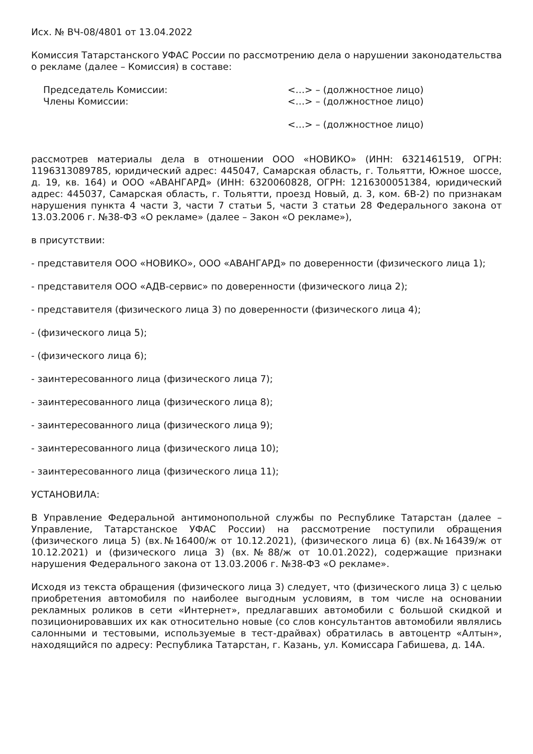Исх. № ВЧ-08/4801 от 13.04.2022
Комиссия Татарстанского УФАС России по рассмотрению дела о нарушении законодательства о рекламе (далее – Комиссия) в составе:
Председатель Комиссии: <…> – (должностное лицо)
Члены Комиссии: <…> – (должностное лицо)
<…> – (должностное лицо)
рассмотрев материалы дела в отношении ООО «НОВИКО» (ИНН: 6321461519, ОГРН: 1196313089785, юридический адрес: 445047, Самарская область, г. Тольятти, Южное шоссе, д. 19, кв. 164) и ООО «АВАНГАРД» (ИНН: 6320060828, ОГРН: 1216300051384, юридический адрес: 445037, Самарская область, г. Тольятти, проезд Новый, д. 3, ком. 6В-2) по признакам нарушения пункта 4 части 3, части 7 статьи 5, части 3 статьи 28 Федерального закона от 13.03.2006 г. №38-ФЗ «О рекламе» (далее – Закон «О рекламе»),
в присутствии:
- представителя ООО «НОВИКО», ООО «АВАНГАРД» по доверенности (физического лица 1);
- представителя ООО «АДВ-сервис» по доверенности (физического лица 2);
- представителя (физического лица 3) по доверенности (физического лица 4);
- (физического лица 5);
- (физического лица 6);
- заинтересованного лица (физического лица 7);
- заинтересованного лица (физического лица 8);
- заинтересованного лица (физического лица 9);
- заинтересованного лица (физического лица 10);
- заинтересованного лица (физического лица 11);
УСТАНОВИЛА:
В Управление Федеральной антимонопольной службы по Республике Татарстан (далее – Управление, Татарстанское УФАС России) на рассмотрение поступили обращения (физического лица 5) (вх.№16400/ж от 10.12.2021), (физического лица 6) (вх.№16439/ж от 10.12.2021) и (физического лица 3) (вх.№88/ж от 10.01.2022), содержащие признаки нарушения Федерального закона от 13.03.2006 г. №38-ФЗ «О рекламе».
Исходя из текста обращения (физического лица 3) следует, что (физического лица 3) с целью приобретения автомобиля по наиболее выгодным условиям, в том числе на основании рекламных роликов в сети «Интернет», предлагавших автомобили с большой скидкой и позиционировавших их как относительно новые (со слов консультантов автомобили являлись салонными и тестовыми, используемые в тест-драйвах) обратилась в автоцентр «Алтын», находящийся по адресу: Республика Татарстан, г. Казань, ул. Комиссара Габишева, д. 14А.